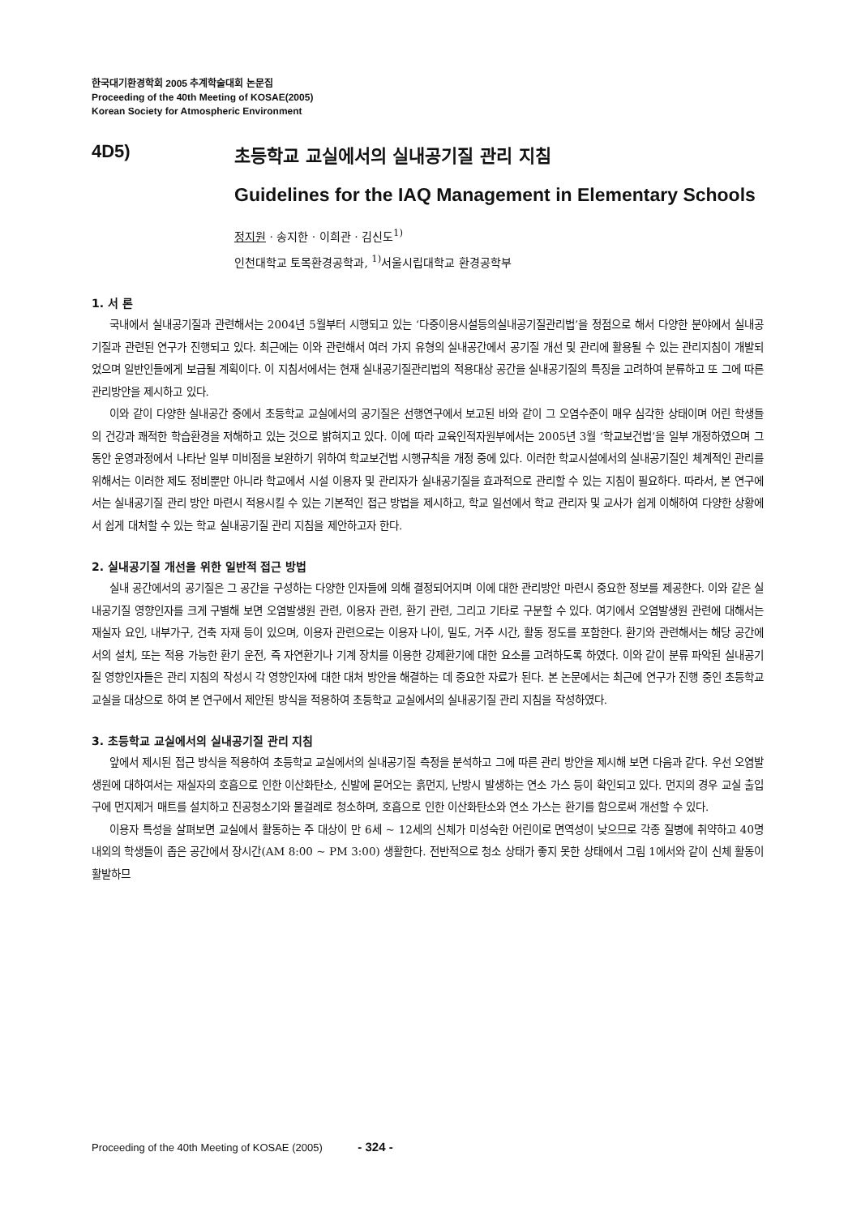한국대기환경학회 2005 추계학술대회 논문집
Proceeding of the 40th Meeting of KOSAE(2005)
Korean Society for Atmospheric Environment
4D5) 초등학교 교실에서의 실내공기질 관리 지침
Guidelines for the IAQ Management in Elementary Schools
정지원 · 송지한 · 이희관 · 김신도<sup>1)</sup>
인천대학교 토목환경공학과, <sup>1)</sup>서울시립대학교 환경공학부
1. 서 론
국내에서 실내공기질과 관련해서는 2004년 5월부터 시행되고 있는 ‘다중이용시설등의실내공기질관리법’을 정점으로 해서 다양한 분야에서 실내공기질과 관련된 연구가 진행되고 있다. 최근에는 이와 관련해서 여러 가지 유형의 실내공간에서 공기질 개선 및 관리에 활용될 수 있는 관리지침이 개발되었으며 일반인들에게 보급될 계획이다. 이 지침서에서는 현재 실내공기질관리법의 적용대상 공간을 실내공기질의 특징을 고려하여 분류하고 또 그에 따른 관리방안을 제시하고 있다.
이와 같이 다양한 실내공간 중에서 초등학교 교실에서의 공기질은 선행연구에서 보고된 바와 같이 그 오염수준이 매우 심각한 상태이며 어린 학생들의 건강과 쾌적한 학습환경을 저해하고 있는 것으로 밝혀지고 있다. 이에 따라 교육인적자원부에서는 2005년 3월 ‘학교보건법’을 일부 개정하였으며 그동안 운영과정에서 나타난 일부 미비점을 보완하기 위하여 학교보건법 시행규칙을 개정 중에 있다. 이러한 학교시설에서의 실내공기질인 체계적인 관리를 위해서는 이러한 제도 정비뿐만 아니라 학교에서 시설 이용자 및 관리자가 실내공기질을 효과적으로 관리할 수 있는 지침이 필요하다. 따라서, 본 연구에서는 실내공기질 관리 방안 마련시 적용시킬 수 있는 기본적인 접근 방법을 제시하고, 학교 일선에서 학교 관리자 및 교사가 쉽게 이해하여 다양한 상황에서 쉽게 대처할 수 있는 학교 실내공기질 관리 지침을 제안하고자 한다.
2. 실내공기질 개선을 위한 일반적 접근 방법
실내 공간에서의 공기질은 그 공간을 구성하는 다양한 인자들에 의해 결정되어지며 이에 대한 관리방안 마련시 중요한 정보를 제공한다. 이와 같은 실내공기질 영향인자를 크게 구별해 보면 오염발생원 관련, 이용자 관련, 환기 관련, 그리고 기타로 구분할 수 있다. 여기에서 오염발생원 관련에 대해서는 재실자 요인, 내부가구, 건축 자재 등이 있으며, 이용자 관련으로는 이용자 나이, 밀도, 거주 시간, 활동 정도를 포함한다. 환기와 관련해서는 해당 공간에서의 설치, 또는 적용 가능한 환기 운전, 즉 자연환기나 기계 장치를 이용한 강제환기에 대한 요소를 고려하도록 하였다. 이와 같이 분류 파악된 실내공기질 영향인자들은 관리 지침의 작성시 각 영향인자에 대한 대처 방안을 해결하는 데 중요한 자료가 된다. 본 논문에서는 최근에 연구가 진행 중인 초등학교 교실을 대상으로 하여 본 연구에서 제안된 방식을 적용하여 초등학교 교실에서의 실내공기질 관리 지침을 작성하였다.
3. 초등학교 교실에서의 실내공기질 관리 지침
앞에서 제시된 접근 방식을 적용하여 초등학교 교실에서의 실내공기질 측정을 분석하고 그에 따른 관리 방안을 제시해 보면 다음과 같다. 우선 오염발생원에 대하여서는 재실자의 호흡으로 인한 이산화탄소, 신발에 묻어오는 흙먼지, 난방시 발생하는 연소 가스 등이 확인되고 있다. 먼지의 경우 교실 출입구에 먼지제거 매트를 설치하고 진공청소기와 물걸레로 청소하며, 호흡으로 인한 이산화탄소와 연소 가스는 환기를 함으로써 개선할 수 있다.
이용자 특성을 살펴보면 교실에서 활동하는 주 대상이 만 6세 ~ 12세의 신체가 미성숙한 어린이로 면역성이 낮으므로 각종 질병에 취약하고 40명 내외의 학생들이 좁은 공간에서 장시간(AM 8:00 ~ PM 3:00) 생활한다. 전반적으로 청소 상태가 좋지 못한 상태에서 그림 1에서와 같이 신체 활동이 활발하므
Proceeding of the 40th Meeting of KOSAE (2005) - 324 -